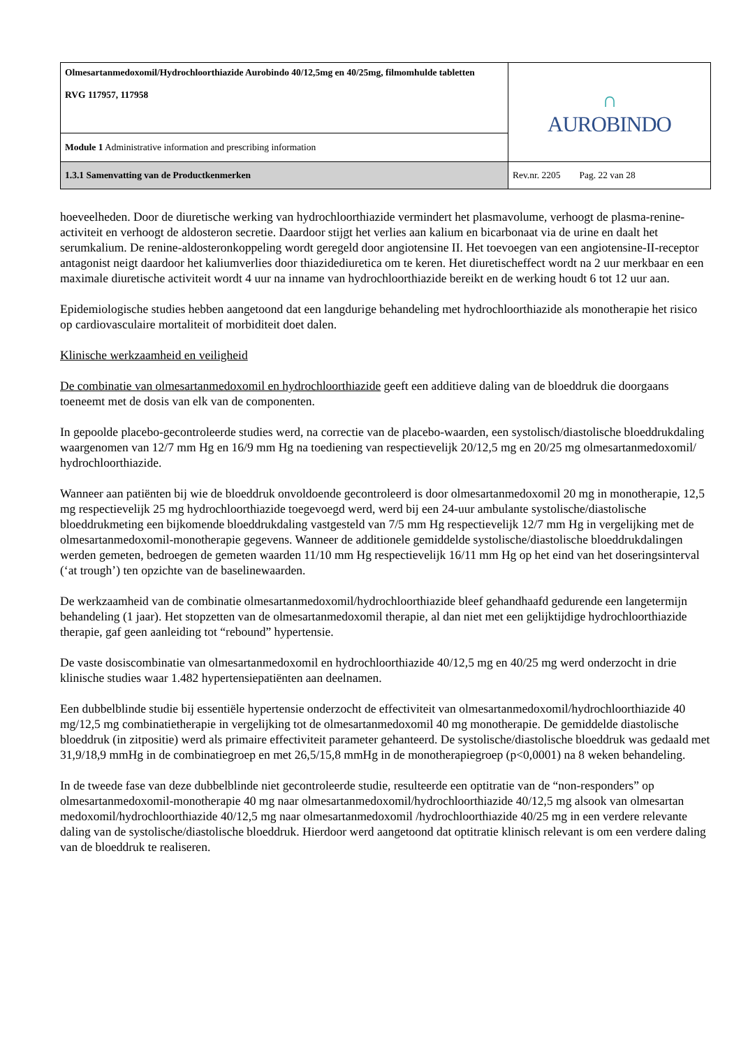| Olmesartanmedoxomil/Hydrochloorthiazide Aurobindo 40/12,5mg en 40/25mg, filmomhulde tabletten RVG 117957, 117958 | ∩ AUROBINDO |
| Module 1 Administrative information and prescribing information | |
| 1.3.1 Samenvatting van de Productkenmerken | Rev.nr. 2205 Pag. 22 van 28 |
hoeveelheden. Door de diuretische werking van hydrochloorthiazide vermindert het plasmavolume, verhoogt de plasma-renine-activiteit en verhoogt de aldosteron secretie. Daardoor stijgt het verlies aan kalium en bicarbonaat via de urine en daalt het serumkalium. De renine-aldosteronkoppeling wordt geregeld door angiotensine II. Het toevoegen van een angiotensine-II-receptor antagonist neigt daardoor het kaliumverlies door thiazidediuretica om te keren. Het diuretischeffect wordt na 2 uur merkbaar en een maximale diuretische activiteit wordt 4 uur na inname van hydrochloorthiazide bereikt en de werking houdt 6 tot 12 uur aan.
Epidemiologische studies hebben aangetoond dat een langdurige behandeling met hydrochloorthiazide als monotherapie het risico op cardiovasculaire mortaliteit of morbiditeit doet dalen.
Klinische werkzaamheid en veiligheid
De combinatie van olmesartanmedoxomil en hydrochloorthiazide geeft een additieve daling van de bloeddruk die doorgaans toeneemt met de dosis van elk van de componenten.
In gepoolde placebo-gecontroleerde studies werd, na correctie van de placebo-waarden, een systolisch/diastolische bloeddrukdaling waargenomen van 12/7 mm Hg en 16/9 mm Hg na toediening van respectievelijk 20/12,5 mg en 20/25 mg olmesartanmedoxomil/ hydrochloorthiazide.
Wanneer aan patiënten bij wie de bloeddruk onvoldoende gecontroleerd is door olmesartanmedoxomil 20 mg in monotherapie, 12,5 mg respectievelijk 25 mg hydrochloorthiazide toegevoegd werd, werd bij een 24-uur ambulante systolische/diastolische bloeddrukmeting een bijkomende bloeddrukdaling vastgesteld van 7/5 mm Hg respectievelijk 12/7 mm Hg in vergelijking met de olmesartanmedoxomil-monotherapie gegevens. Wanneer de additionele gemiddelde systolische/diastolische bloeddrukdalingen werden gemeten, bedroegen de gemeten waarden 11/10 mm Hg respectievelijk 16/11 mm Hg op het eind van het doseringsinterval (‘at trough’) ten opzichte van de baselinewaarden.
De werkzaamheid van de combinatie olmesartanmedoxomil/hydrochloorthiazide bleef gehandhaafd gedurende een langetermijn behandeling (1 jaar). Het stopzetten van de olmesartanmedoxomil therapie, al dan niet met een gelijktijdige hydrochloorthiazide therapie, gaf geen aanleiding tot “rebound” hypertensie.
De vaste dosiscombinatie van olmesartanmedoxomil en hydrochloorthiazide 40/12,5 mg en 40/25 mg werd onderzocht in drie klinische studies waar 1.482 hypertensiepatiënten aan deelnamen.
Een dubbelblinde studie bij essentiële hypertensie onderzocht de effectiviteit van olmesartanmedoxomil/hydrochloorthiazide 40 mg/12,5 mg combinatietherapie in vergelijking tot de olmesartanmedoxomil 40 mg monotherapie. De gemiddelde diastolische bloeddruk (in zitpositie) werd als primaire effectiviteit parameter gehanteerd. De systolische/diastolische bloeddruk was gedaald met 31,9/18,9 mmHg in de combinatiegroep en met 26,5/15,8 mmHg in de monotherapiegroep (p<0,0001) na 8 weken behandeling.
In de tweede fase van deze dubbelblinde niet gecontroleerde studie, resulteerde een optitratie van de “non-responders” op olmesartanmedoxomil-monotherapie 40 mg naar olmesartanmedoxomil/hydrochloorthiazide 40/12,5 mg alsook van olmesartan medoxomil/hydrochloorthiazide 40/12,5 mg naar olmesartanmedoxomil /hydrochloorthiazide 40/25 mg in een verdere relevante daling van de systolische/diastolische bloeddruk. Hierdoor werd aangetoond dat optitratie klinisch relevant is om een verdere daling van de bloeddruk te realiseren.